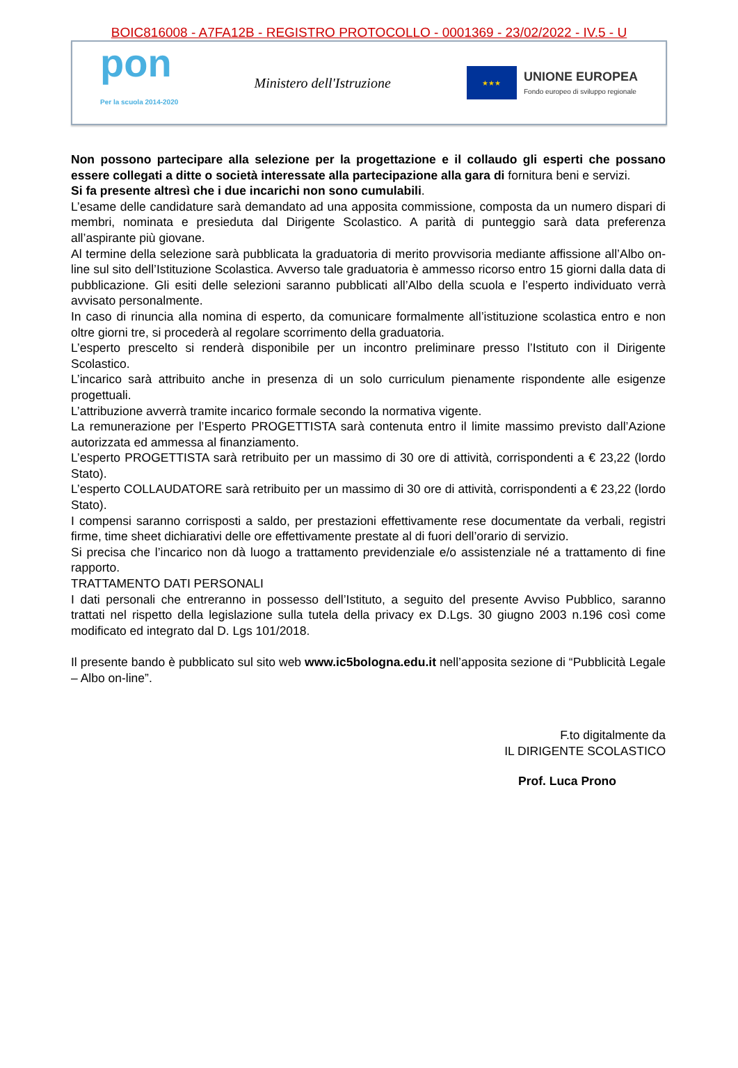BOIC816008 - A7FA12B - REGISTRO PROTOCOLLO - 0001369 - 23/02/2022 - IV.5 - U
pon
Per la scuola 2014-2020
Ministero dell'Istruzione
★★★
UNIONE EUROPEA
Fondo europeo di sviluppo regionale
Non possono partecipare alla selezione per la progettazione e il collaudo gli esperti che possano essere collegati a ditte o società interessate alla partecipazione alla gara di fornitura beni e servizi.
Si fa presente altresì che i due incarichi non sono cumulabili.
L’esame delle candidature sarà demandato ad una apposita commissione, composta da un numero dispari di membri, nominata e presieduta dal Dirigente Scolastico. A parità di punteggio sarà data preferenza all’aspirante più giovane.
Al termine della selezione sarà pubblicata la graduatoria di merito provvisoria mediante affissione all’Albo on-line sul sito dell’Istituzione Scolastica. Avverso tale graduatoria è ammesso ricorso entro 15 giorni dalla data di pubblicazione. Gli esiti delle selezioni saranno pubblicati all’Albo della scuola e l’esperto individuato verrà avvisato personalmente.
In caso di rinuncia alla nomina di esperto, da comunicare formalmente all’istituzione scolastica entro e non oltre giorni tre, si procederà al regolare scorrimento della graduatoria.
L’esperto prescelto si renderà disponibile per un incontro preliminare presso l’Istituto con il Dirigente Scolastico.
L’incarico sarà attribuito anche in presenza di un solo curriculum pienamente rispondente alle esigenze progettuali.
L’attribuzione avverrà tramite incarico formale secondo la normativa vigente.
La remunerazione per l’Esperto PROGETTISTA sarà contenuta entro il limite massimo previsto dall’Azione autorizzata ed ammessa al finanziamento.
L’esperto PROGETTISTA sarà retribuito per un massimo di 30 ore di attività, corrispondenti a € 23,22 (lordo Stato).
L’esperto COLLAUDATORE sarà retribuito per un massimo di 30 ore di attività, corrispondenti a € 23,22 (lordo Stato).
I compensi saranno corrisposti a saldo, per prestazioni effettivamente rese documentate da verbali, registri firme, time sheet dichiarativi delle ore effettivamente prestate al di fuori dell’orario di servizio.
Si precisa che l’incarico non dà luogo a trattamento previdenziale e/o assistenziale né a trattamento di fine rapporto.
TRATTAMENTO DATI PERSONALI
I dati personali che entreranno in possesso dell’Istituto, a seguito del presente Avviso Pubblico, saranno trattati nel rispetto della legislazione sulla tutela della privacy ex D.Lgs. 30 giugno 2003 n.196 così come modificato ed integrato dal D. Lgs 101/2018.
Il presente bando è pubblicato sul sito web www.ic5bologna.edu.it nell’apposita sezione di “Pubblicità Legale – Albo on-line”.
F.to digitalmente da
IL DIRIGENTE SCOLASTICO
Prof. Luca Prono